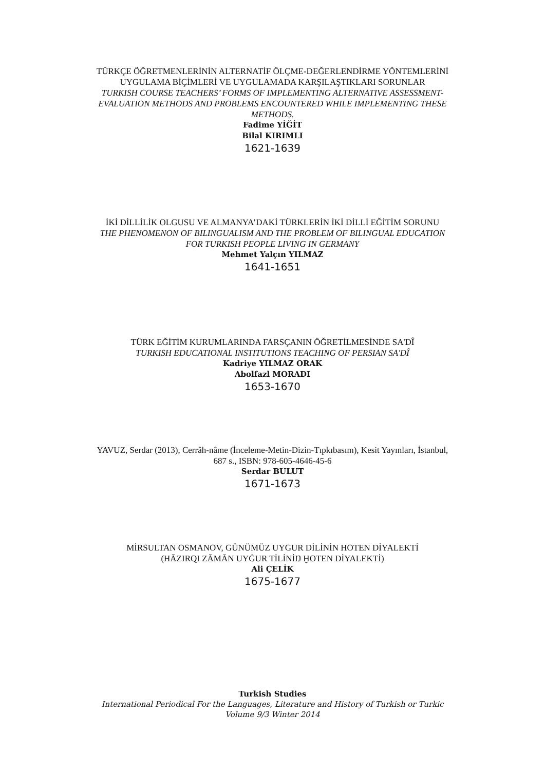TÜRKÇE ÖĞRETMENLERİNİN ALTERNATİF ÖLÇME-DEĞERLENDİRME YÖNTEMLERİNİ UYGULAMA BİÇİMLERİ VE UYGULAMADA KARŞILAŞTIKLARI SORUNLAR
TURKISH COURSE TEACHERS’ FORMS OF IMPLEMENTING ALTERNATIVE ASSESSMENT-EVALUATION METHODS AND PROBLEMS ENCOUNTERED WHILE IMPLEMENTING THESE METHODS.
Fadime YİĞİT
Bilal KIRIMLI
1621-1639
İKİ DİLLİLİK OLGUSU VE ALMANYA’DAKİ TÜRKLERİN İKİ DİLLİ EĞİTİM SORUNU
THE PHENOMENON OF BILINGUALISM AND THE PROBLEM OF BILINGUAL EDUCATION FOR TURKISH PEOPLE LIVING IN GERMANY
Mehmet Yalçın YILMAZ
1641-1651
TÜRK EĞİTİM KURUMLARINDA FARSÇANIN ÖĞRETİLMESİNDE SA'DÎ
TURKISH EDUCATIONAL INSTITUTIONS TEACHING OF PERSIAN SA'DÎ
Kadriye YILMAZ ORAK
Abolfazl MORADI
1653-1670
YAVUZ, Serdar (2013), Cerrâh-nâme (İnceleme-Metin-Dizin-Tıpkıbasım), Kesit Yayınları, İstanbul, 687 s., ISBN: 978-605-4646-45-6
Serdar BULUT
1671-1673
MİRSULTAN OSMANOV, GÜNÜMÜZ UYGUR DİLİNİN HOTEN DİYALEKTİ
(HĀZIRQI ZĀMĀN UYĠUR TİLİNİŊ ḪOTEN DİYALEKTİ)
Ali ÇELİK
1675-1677
Turkish Studies
International Periodical For the Languages, Literature and History of Turkish or Turkic
Volume 9/3 Winter 2014